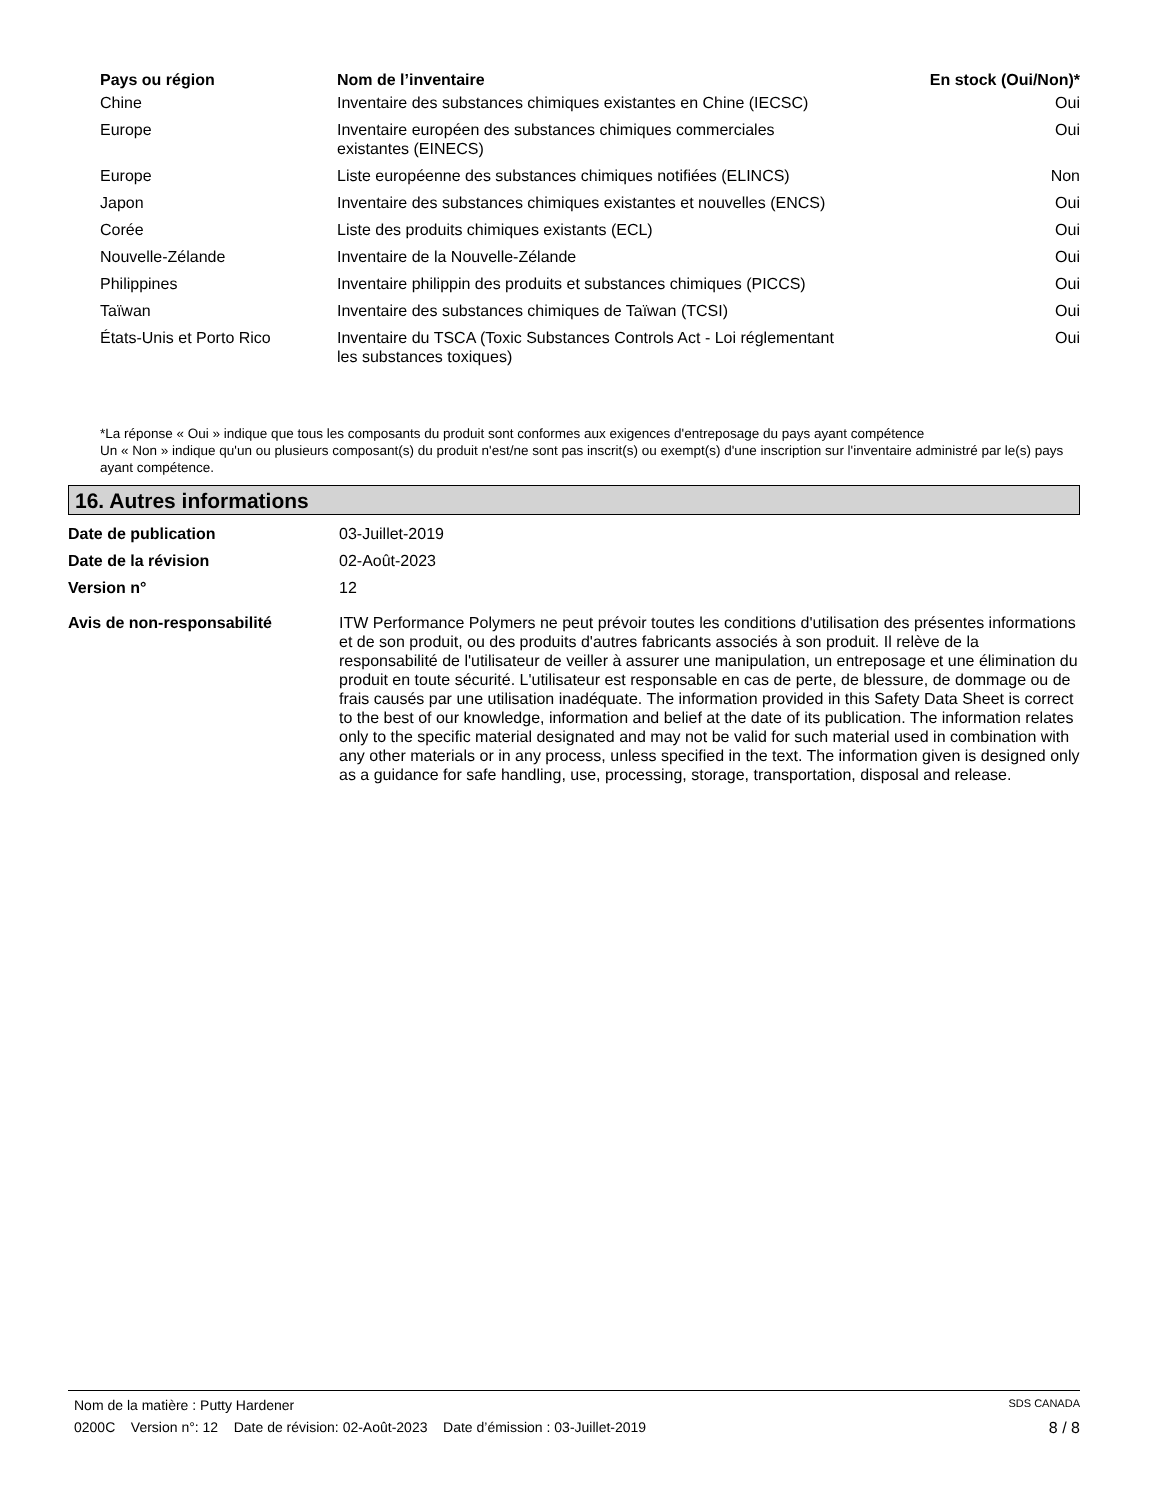| Pays ou région | Nom de l’inventaire | En stock (Oui/Non)* |
| --- | --- | --- |
| Chine | Inventaire des substances chimiques existantes en Chine (IECSC) | Oui |
| Europe | Inventaire européen des substances chimiques commerciales existantes (EINECS) | Oui |
| Europe | Liste européenne des substances chimiques notifiées (ELINCS) | Non |
| Japon | Inventaire des substances chimiques existantes et nouvelles (ENCS) | Oui |
| Corée | Liste des produits chimiques existants (ECL) | Oui |
| Nouvelle-Zélande | Inventaire de la Nouvelle-Zélande | Oui |
| Philippines | Inventaire philippin des produits et substances chimiques (PICCS) | Oui |
| Taïwan | Inventaire des substances chimiques de Taïwan (TCSI) | Oui |
| États-Unis et Porto Rico | Inventaire du TSCA (Toxic Substances Controls Act - Loi réglementant les substances toxiques) | Oui |
*La réponse « Oui » indique que tous les composants du produit sont conformes aux exigences d'entreposage du pays ayant compétence
Un « Non » indique qu'un ou plusieurs composant(s) du produit n'est/ne sont pas inscrit(s) ou exempt(s) d'une inscription sur l'inventaire administré par le(s) pays ayant compétence.
16. Autres informations
| Date de publication | 03-Juillet-2019 |
| Date de la révision | 02-Août-2023 |
| Version n° | 12 |
| Avis de non-responsabilité | ITW Performance Polymers ne peut prévoir toutes les conditions d'utilisation des présentes informations et de son produit, ou des produits d'autres fabricants associés à son produit. Il relève de la responsabilité de l'utilisateur de veiller à assurer une manipulation, un entreposage et une élimination du produit en toute sécurité. L'utilisateur est responsable en cas de perte, de blessure, de dommage ou de frais causés par une utilisation inadéquate. The information provided in this Safety Data Sheet is correct to the best of our knowledge, information and belief at the date of its publication. The information relates only to the specific material designated and may not be valid for such material used in combination with any other materials or in any process, unless specified in the text. The information given is designed only as a guidance for safe handling, use, processing, storage, transportation, disposal and release. |
Nom de la matière : Putty Hardener SDS CANADA
0200C Version n°: 12 Date de révision: 02-Août-2023 Date d’émission : 03-Juillet-2019 8 / 8